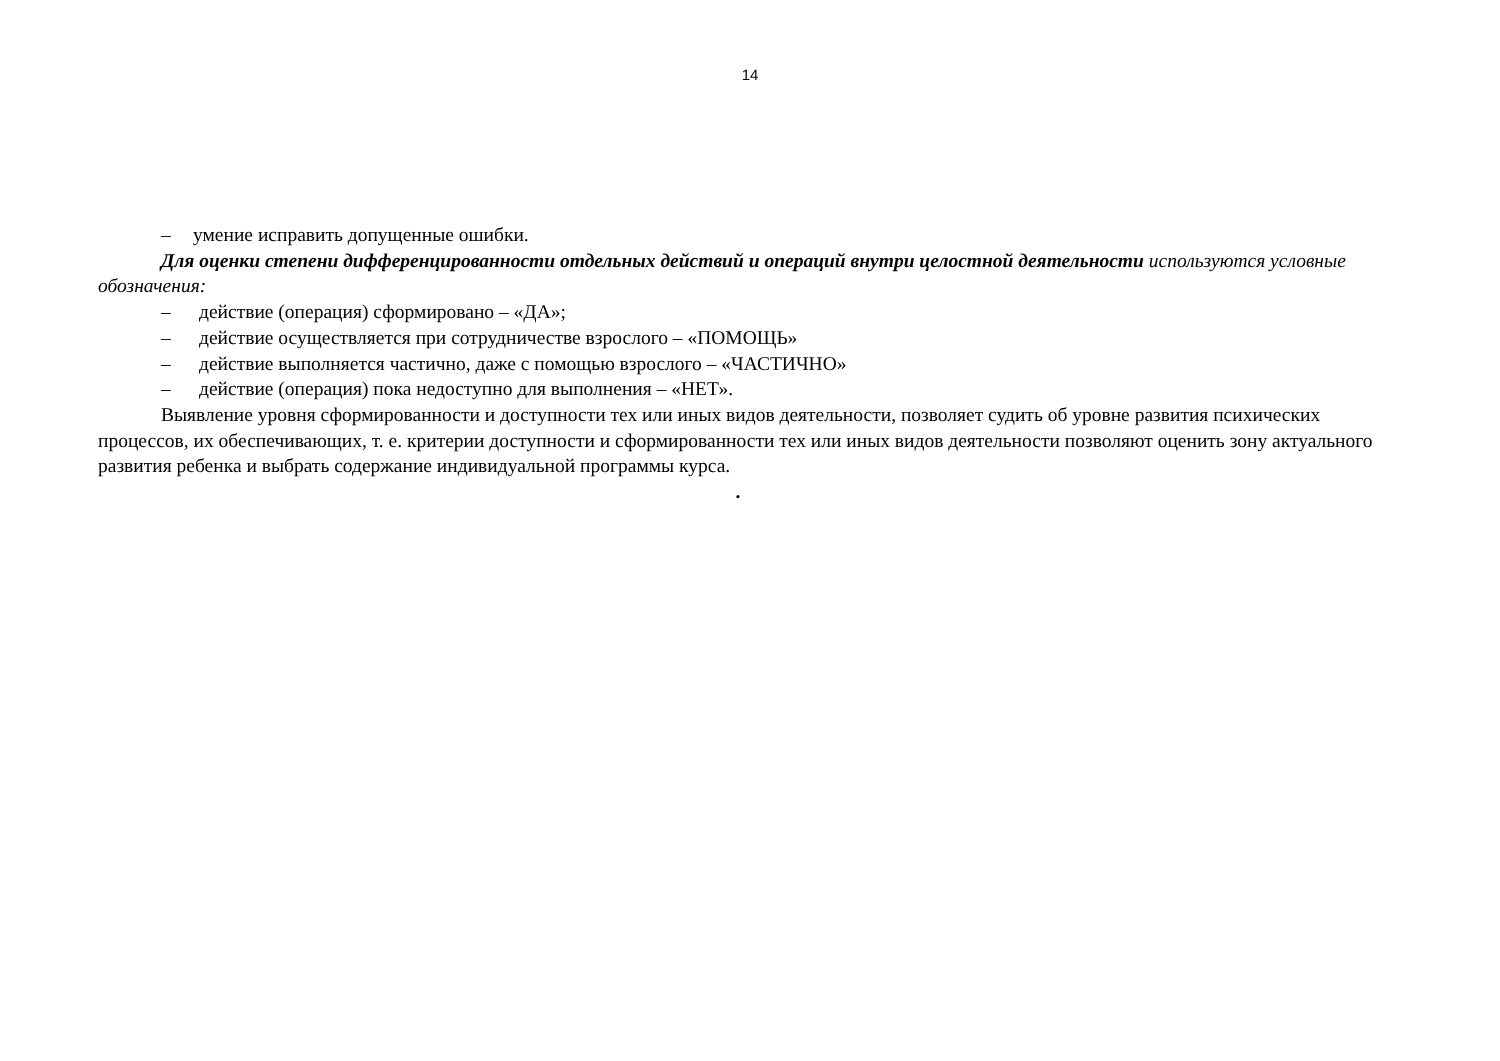14
– умение исправить допущенные ошибки.
Для оценки степени дифференцированности отдельных действий и операций внутри целостной деятельности используются условные обозначения:
– действие (операция) сформировано – «ДА»;
– действие осуществляется при сотрудничестве взрослого – «ПОМОЩЬ»
– действие выполняется частично, даже с помощью взрослого – «ЧАСТИЧНО»
– действие (операция) пока недоступно для выполнения – «НЕТ».
Выявление уровня сформированности и доступности тех или иных видов деятельности, позволяет судить об уровне развития психических процессов, их обеспечивающих, т. е. критерии доступности и сформированности тех или иных видов деятельности позволяют оценить зону актуального развития ребенка и выбрать содержание индивидуальной программы курса.
.